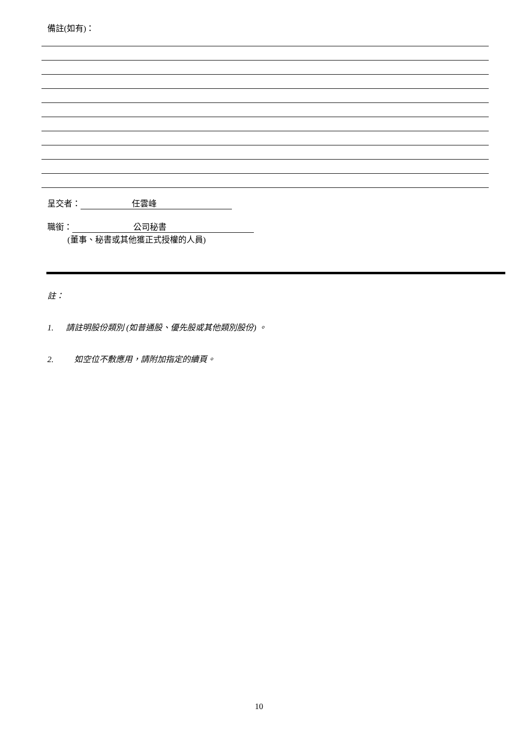備註(如有)：
呈交者： 任雲峰
職銜： 公司秘書
(董事、秘書或其他獲正式授權的人員)
註：
1. 請註明股份類別 (如普通股、優先股或其他類別股份) 。
2. 如空位不敷應用，請附加指定的續頁。
10